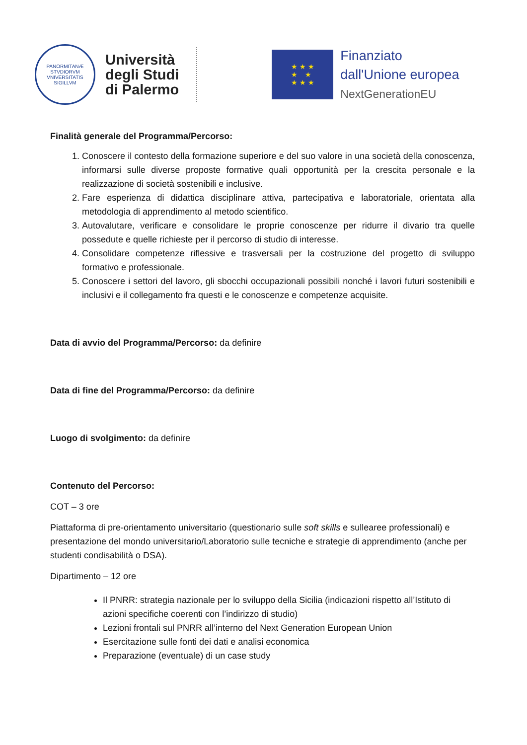PANORMITANÆ STVDIORVM VNIVERSITATIS SIGILLVM
Università
degli Studi
di Palermo
★ ★ ★
★ ★
★ ★ ★
Finanziato
dall'Unione europea
NextGenerationEU
Finalità generale del Programma/Percorso:
1. Conoscere il contesto della formazione superiore e del suo valore in una società della conoscenza, informarsi sulle diverse proposte formative quali opportunità per la crescita personale e la realizzazione di società sostenibili e inclusive.
2. Fare esperienza di didattica disciplinare attiva, partecipativa e laboratoriale, orientata alla metodologia di apprendimento al metodo scientifico.
3. Autovalutare, verificare e consolidare le proprie conoscenze per ridurre il divario tra quelle possedute e quelle richieste per il percorso di studio di interesse.
4. Consolidare competenze riflessive e trasversali per la costruzione del progetto di sviluppo formativo e professionale.
5. Conoscere i settori del lavoro, gli sbocchi occupazionali possibili nonché i lavori futuri sostenibili e inclusivi e il collegamento fra questi e le conoscenze e competenze acquisite.
Data di avvio del Programma/Percorso: da definire
Data di fine del Programma/Percorso: da definire
Luogo di svolgimento: da definire
Contenuto del Percorso:
COT – 3 ore
Piattaforma di pre-orientamento universitario (questionario sulle soft skills e sullearee professionali) e presentazione del mondo universitario/Laboratorio sulle tecniche e strategie di apprendimento (anche per studenti condisabilità o DSA).
Dipartimento – 12 ore
Il PNRR: strategia nazionale per lo sviluppo della Sicilia (indicazioni rispetto all’Istituto di azioni specifiche coerenti con l’indirizzo di studio)
Lezioni frontali sul PNRR all’interno del Next Generation European Union
Esercitazione sulle fonti dei dati e analisi economica
Preparazione (eventuale) di un case study